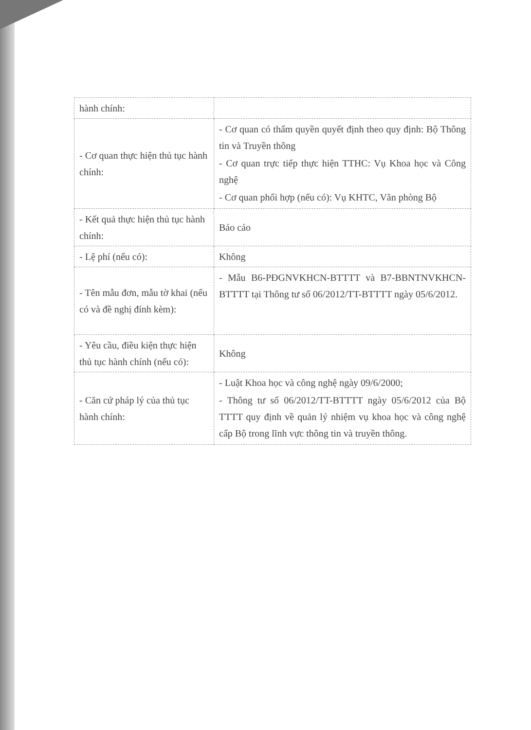| hành chính: | |
| - Cơ quan thực hiện thủ tục hành chính: | - Cơ quan có thẩm quyền quyết định theo quy định: Bộ Thông tin và Truyền thông - Cơ quan trực tiếp thực hiện TTHC: Vụ Khoa học và Công nghệ - Cơ quan phối hợp (nếu có): Vụ KHTC, Văn phòng Bộ |
| - Kết quả thực hiện thủ tục hành chính: | Báo cáo |
| - Lệ phí (nếu có): | Không |
| - Tên mẫu đơn, mẫu tờ khai (nếu có và đề nghị đính kèm): | - Mẫu B6-PĐGNVKHCN-BTTTT và B7-BBNTNVKHCN-BTTTT tại Thông tư số 06/2012/TT-BTTTT ngày 05/6/2012. |
| - Yêu cầu, điều kiện thực hiện thủ tục hành chính (nếu có): | Không |
| - Căn cứ pháp lý của thủ tục hành chính: | - Luật Khoa học và công nghệ ngày 09/6/2000; - Thông tư số 06/2012/TT-BTTTT ngày 05/6/2012 của Bộ TTTT quy định về quản lý nhiệm vụ khoa học và công nghệ cấp Bộ trong lĩnh vực thông tin và truyền thông. |